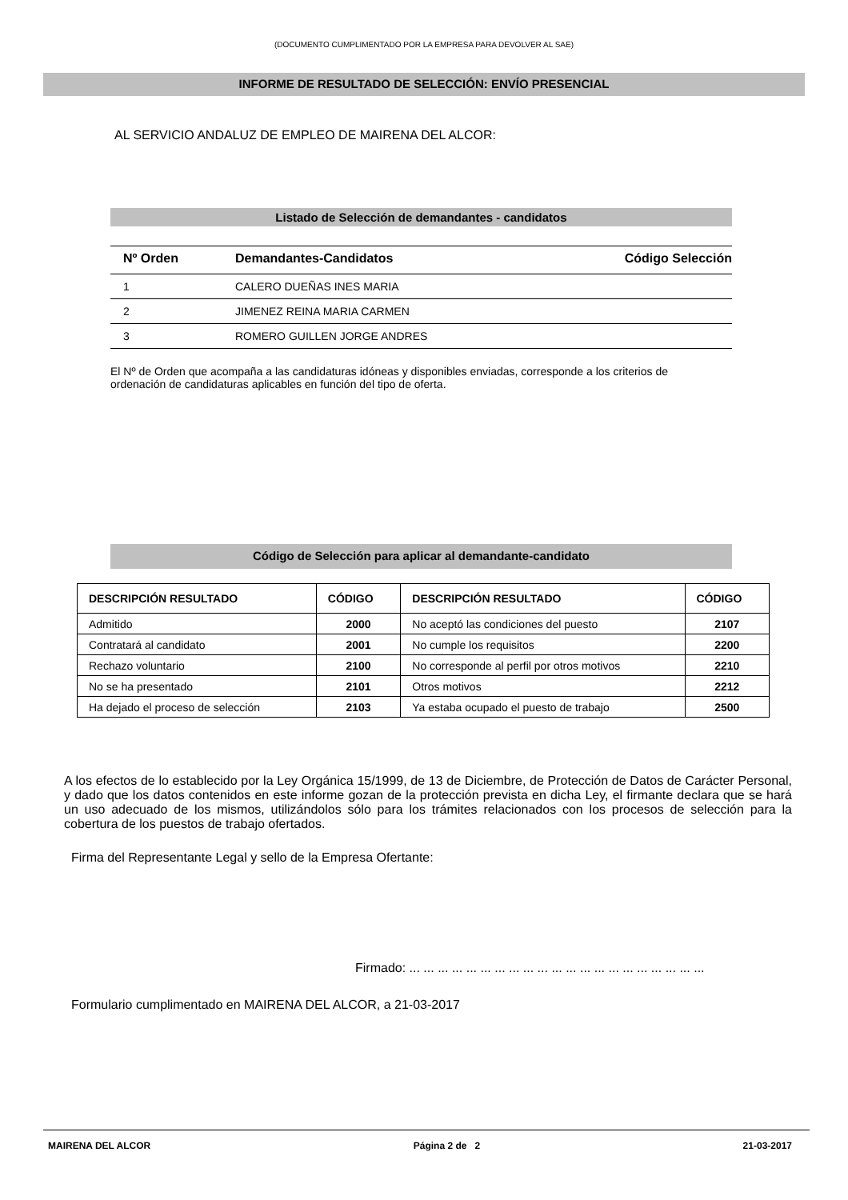(DOCUMENTO CUMPLIMENTADO POR LA EMPRESA PARA DEVOLVER AL SAE)
INFORME DE RESULTADO DE SELECCIÓN: ENVÍO PRESENCIAL
AL SERVICIO ANDALUZ DE EMPLEO DE MAIRENA DEL ALCOR:
Listado de Selección de demandantes - candidatos
| Nº Orden | Demandantes-Candidatos | Código Selección |
| --- | --- | --- |
| 1 | CALERO DUEÑAS INES MARIA | |
| 2 | JIMENEZ REINA MARIA CARMEN | |
| 3 | ROMERO GUILLEN JORGE ANDRES | |
El Nº de Orden que acompaña a las candidaturas idóneas y disponibles enviadas, corresponde a los criterios de ordenación de candidaturas aplicables en función del tipo de oferta.
Código de Selección para aplicar al demandante-candidato
| DESCRIPCIÓN RESULTADO | CÓDIGO | DESCRIPCIÓN RESULTADO | CÓDIGO |
| --- | --- | --- | --- |
| Admitido | 2000 | No aceptó las condiciones del puesto | 2107 |
| Contratará al candidato | 2001 | No cumple los requisitos | 2200 |
| Rechazo voluntario | 2100 | No corresponde al perfil por otros motivos | 2210 |
| No se ha presentado | 2101 | Otros motivos | 2212 |
| Ha dejado el proceso de selección | 2103 | Ya estaba ocupado el puesto de trabajo | 2500 |
A los efectos de lo establecido por la Ley Orgánica 15/1999, de 13 de Diciembre, de Protección de Datos de Carácter Personal, y dado que los datos contenidos en este informe gozan de la protección prevista en dicha Ley, el firmante declara que se hará un uso adecuado de los mismos, utilizándolos sólo para los trámites relacionados con los procesos de selección para la cobertura de los puestos de trabajo ofertados.
Firma del Representante Legal y sello de la Empresa Ofertante:
Firmado: ... ... ... ... ... ... ... ... ... ... ... ... ... ... ... ... ... ... ... ... ...
Formulario cumplimentado en MAIRENA DEL ALCOR, a 21-03-2017
MAIRENA DEL ALCOR Página 2 de 2 21-03-2017